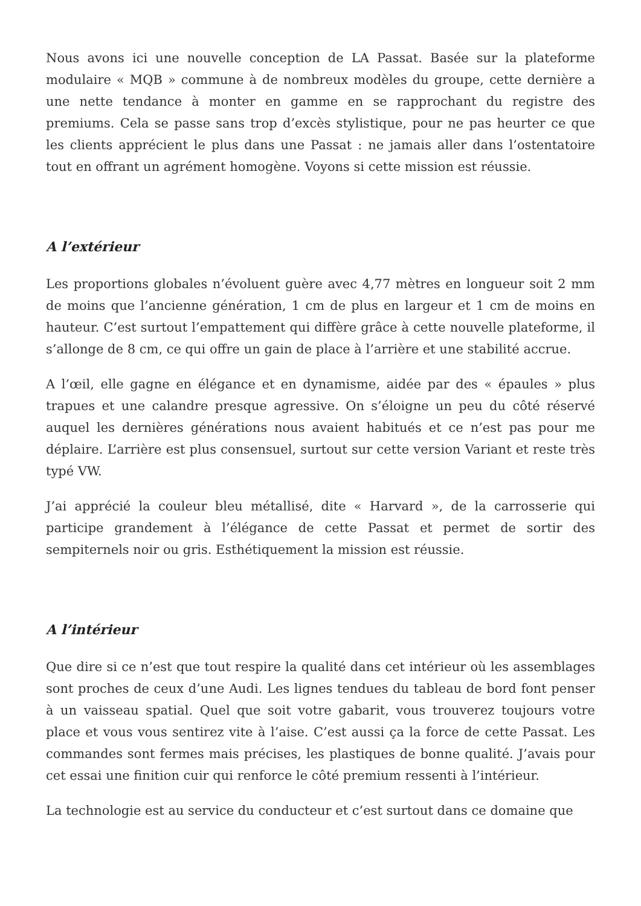Nous avons ici une nouvelle conception de LA Passat. Basée sur la plateforme modulaire « MQB » commune à de nombreux modèles du groupe, cette dernière a une nette tendance à monter en gamme en se rapprochant du registre des premiums. Cela se passe sans trop d’excès stylistique, pour ne pas heurter ce que les clients apprécient le plus dans une Passat : ne jamais aller dans l’ostentatoire tout en offrant un agrément homogène. Voyons si cette mission est réussie.
A l’extérieur
Les proportions globales n’évoluent guère avec 4,77 mètres en longueur soit 2 mm de moins que l’ancienne génération, 1 cm de plus en largeur et 1 cm de moins en hauteur. C’est surtout l’empattement qui diffère grâce à cette nouvelle plateforme, il s’allonge de 8 cm, ce qui offre un gain de place à l’arrière et une stabilité accrue.
A l’œil, elle gagne en élégance et en dynamisme, aidée par des « épaules » plus trapues et une calandre presque agressive. On s’éloigne un peu du côté réservé auquel les dernières générations nous avaient habitués et ce n’est pas pour me déplaire. L’arrière est plus consensuel, surtout sur cette version Variant et reste très typé VW.
J’ai apprécié la couleur bleu métallisé, dite « Harvard », de la carrosserie qui participe grandement à l’élégance de cette Passat et permet de sortir des sempiternels noir ou gris. Esthétiquement la mission est réussie.
A l’intérieur
Que dire si ce n’est que tout respire la qualité dans cet intérieur où les assemblages sont proches de ceux d’une Audi. Les lignes tendues du tableau de bord font penser à un vaisseau spatial. Quel que soit votre gabarit, vous trouverez toujours votre place et vous vous sentirez vite à l’aise. C’est aussi ça la force de cette Passat. Les commandes sont fermes mais précises, les plastiques de bonne qualité. J’avais pour cet essai une finition cuir qui renforce le côté premium ressenti à l’intérieur.
La technologie est au service du conducteur et c’est surtout dans ce domaine que